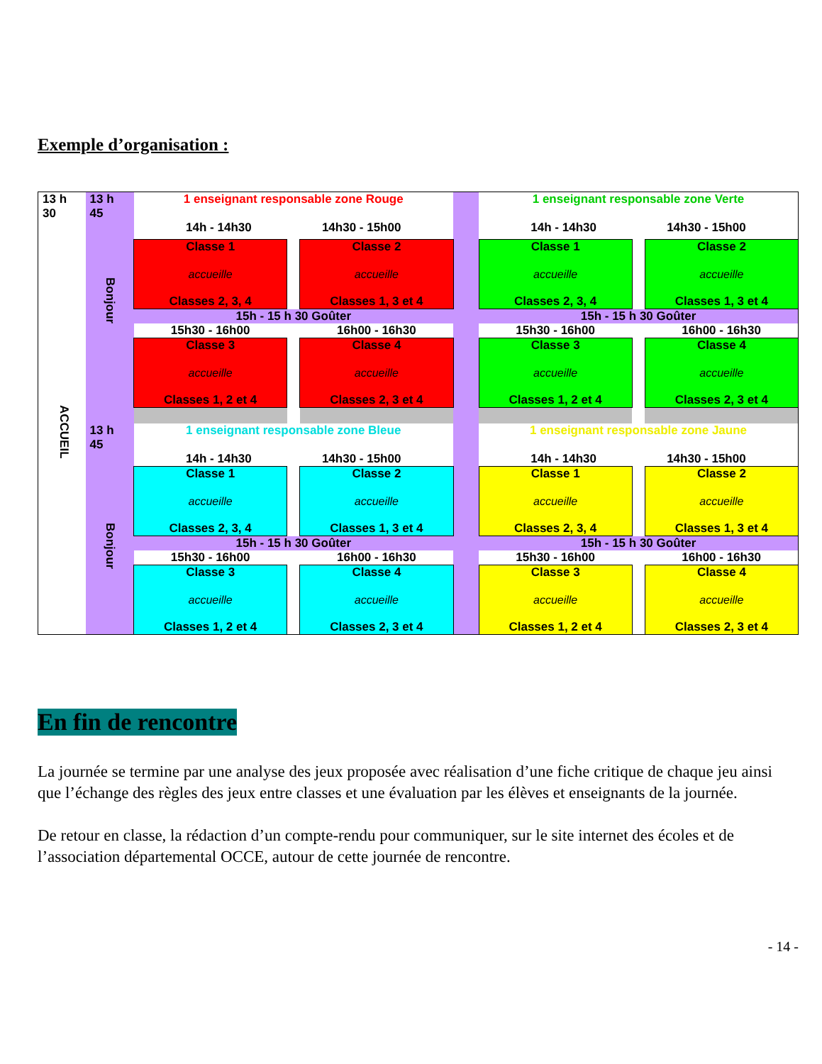Exemple d’organisation :
| 13 h 30 ACCUEIL | 13 h 45 Bonjour | 1 enseignant responsable zone Rouge 14h - 14h30 14h30 - 15h00 | | | | 1 enseignant responsable zone Verte 14h - 14h30 14h30 - 15h00 | | |
| | | Classe 1 accueille Classes 2, 3, 4 | | Classe 2 accueille Classes 1, 3 et 4 | | Classe 1 accueille Classes 2, 3, 4 | | Classe 2 accueille Classes 1, 3 et 4 |
| | | 15h - 15 h 30 Goûter | | | | 15h - 15 h 30 Goûter | | |
| | | 15h30 - 16h00 | | 16h00 - 16h30 | | 15h30 - 16h00 | | 16h00 - 16h30 |
| | | Classe 3 accueille Classes 1, 2 et 4 | | Classe 4 accueille Classes 2, 3 et 4 | | Classe 3 accueille Classes 1, 2 et 4 | | Classe 4 accueille Classes 2, 3 et 4 |
| | 13 h 45 Bonjour | 1 enseignant responsable zone Bleue 14h - 14h30 14h30 - 15h00 | | | | 1 enseignant responsable zone Jaune 14h - 14h30 14h30 - 15h00 | | |
| | | Classe 1 accueille Classes 2, 3, 4 | | Classe 2 accueille Classes 1, 3 et 4 | | Classe 1 accueille Classes 2, 3, 4 | | Classe 2 accueille Classes 1, 3 et 4 |
| | | 15h - 15 h 30 Goûter | | | | 15h - 15 h 30 Goûter | | |
| | | 15h30 - 16h00 | | 16h00 - 16h30 | | 15h30 - 16h00 | | 16h00 - 16h30 |
| | | Classe 3 accueille Classes 1, 2 et 4 | | Classe 4 accueille Classes 2, 3 et 4 | | Classe 3 accueille Classes 1, 2 et 4 | | Classe 4 accueille Classes 2, 3 et 4 |
En fin de rencontre
La journée se termine par une analyse des jeux proposée avec réalisation d’une fiche critique de chaque jeu ainsi que l’échange des règles des jeux entre classes et une évaluation par les élèves et enseignants de la journée.
De retour en classe, la rédaction d’un compte-rendu pour communiquer, sur le site internet des écoles et de l’association départemental OCCE, autour de cette journée de rencontre.
- 14 -